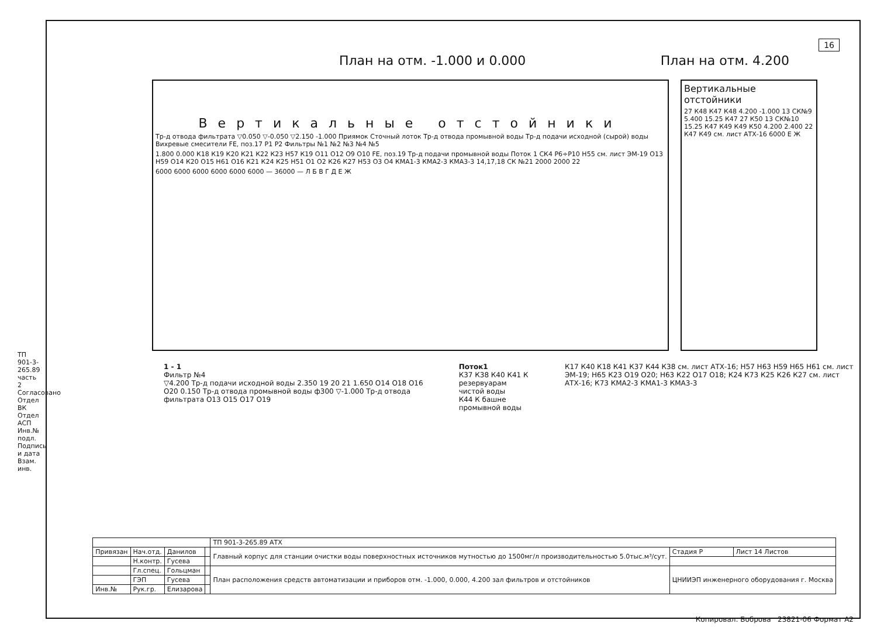16
План на отм. -1.000 и 0.000 План на отм. 4.200
Вертикальные отстойники
Тр-д отвода фильтрата ▽0.050 ▽-0.050 ▽2.150 -1.000 Приямок Сточный лоток Тр-д отвода промывной воды Тр-д подачи исходной (сырой) воды Вихревые смесители FE, поз.17 Р1 Р2 Фильтры №1 №2 №3 №4 №5
1.800 0.000 К18 К19 К20 К21 К22 К23 Н57 К19 О11 О12 О9 О10 FE, поз.19 Тр-д подачи промывной воды Поток 1 СК4 Р6÷Р10 Н55 см. лист ЭМ-19 О13 Н59 О14 К20 О15 Н61 О16 К21 К24 К25 Н51 О1 О2 К26 К27 Н53 О3 О4 КМА1-3 КМА2-3 КМА3-3 14,17,18 СК №21 2000 2000 22
6000 6000 6000 6000 6000 6000 — 36000 — Л Б В Г Д Е Ж
Вертикальные отстойники
27 К48 К47 К48 4.200 -1.000 13 СК№9 5.400 15.25 К47 27 К50 13 СК№10 15.25 К47 К49 К49 К50 4.200 2.400 22 К47 К49 см. лист АТХ-16 6000 Е Ж
1 - 1
Фильтр №4
▽4.200 Тр-д подачи исходной воды 2.350 19 20 21 1.650 О14 О18 О16 О20 0.150 Тр-д отвода промывной воды ф300 ▽-1.000 Тр-д отвода фильтрата О13 О15 О17 О19
Поток1
К37 К38 К40 К41 К резервуарам чистой воды
К44 К башне промывной воды
К17 К40 К18 К41 К37 К44 К38 см. лист АТХ-16; Н57 Н63 Н59 Н65 Н61 см. лист ЭМ-19; Н65 К23 О19 О20; Н63 К22 О17 О18; К24 К73 К25 К26 К27 см. лист АТХ-16; К73 КМА2-3 КМА1-3 КМА3-3
| | | | | ТП 901-3-265.89 АТХ | | |
| Привязан | Нач.отд. | Данилов | | Главный корпус для станции очистки воды поверхностных источников мутностью до 1500мг/л производительностью 5.0тыс.м³/сут. | Стадия Р | Лист 14 Листов |
| | Н.контр. | Гусева | | | | |
| | Гл.спец. | Гольцман | | План расположения средств автоматизации и приборов отм. -1.000, 0.000, 4.200 зал фильтров и отстойников | ЦНИИЭП инженерного оборудования г. Москва | |
| | ГЭП | Гусева | | | | |
| Инв.№ | Рук.гр. | Елизарова | | | | |
ТП 901-3-265.89 часть 2
Согласовано Отдел ВК Отдел АСП
Инв.№ подл. Подпись и дата Взам. инв.
Копировал: Боброва 23821-06 Формат А2